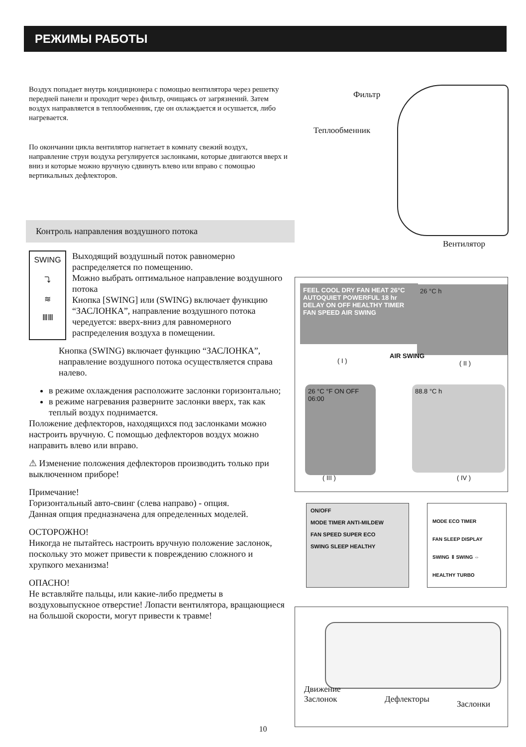РЕЖИМЫ РАБОТЫ
Фильтр
Теплообменник
Вентилятор
Воздух попадает внутрь кондиционера с помощью вентилятора через решетку передней панели и проходит через фильтр, очищаясь от загрязнений. Затем воздух направляется в теплообменник, где он охлаждается и осушается, либо нагревается.
По окончании цикла вентилятор нагнетает в комнату свежий воздух, направление струи воздуха регулируется заслонками, которые двигаются вверх и вниз и которые можно вручную сдвинуть влево или вправо с помощью вертикальных дефлекторов.
Контроль направления воздушного потока
SWING
⤵
≋
ⅢⅢ
Выходящий воздушный поток равномерно распределяется по помещению.
Можно выбрать оптимальное направление воздушного потока
Кнопка [SWING] или (SWING) включает функцию “ЗАСЛОНКА”, направление воздушного потока чередуется: вверх-вниз для равномерного распределения воздуха в помещении.
Кнопка (SWING) включает функцию “ЗАСЛОНКА”, направление воздушного потока осуществляется справа налево.
в режиме охлаждения расположите заслонки горизонтально;
в режиме нагревания разверните заслонки вверх, так как теплый воздух поднимается.
Положение дефлекторов, находящихся под заслонками можно настроить вручную. С помощью дефлекторов воздух можно направить влево или вправо.
⚠ Изменение положения дефлекторов производить только при выключенном приборе!
Примечание!
Горизонтальный авто-свинг (слева направо) - опция.
Данная опция предназначена для определенных моделей.
ОСТОРОЖНО!
Никогда не пытайтесь настроить вручную положение заслонок, поскольку это может привести к повреждению сложного и хрупкого механизма!
ОПАСНО!
Не вставляйте пальцы, или какие-либо предметы в воздуховыпускное отверстие! Лопасти вентилятора, вращающиеся на большой скорости, могут привести к травме!
FEEL COOL DRY FAN HEAT 26°C AUTOQUIET POWERFUL 18 hr DELAY ON OFF HEALTHY TIMER FAN SPEED AIR SWING
26 °C h
AIR SWING
( I ) ( II )
26 °C °F ON OFF 06:00
88.8 °C h
( III ) ( IV )
ON/OFF
MODE TIMER ANTI-MILDEW
FAN SPEED SUPER ECO
SWING SLEEP HEALTHY
MODE ECO TIMER
FAN SLEEP DISPLAY
SWING ⇕ SWING ⇔
HEALTHY TURBO
Движение
Заслонок
Дефлекторы Заслонки
10